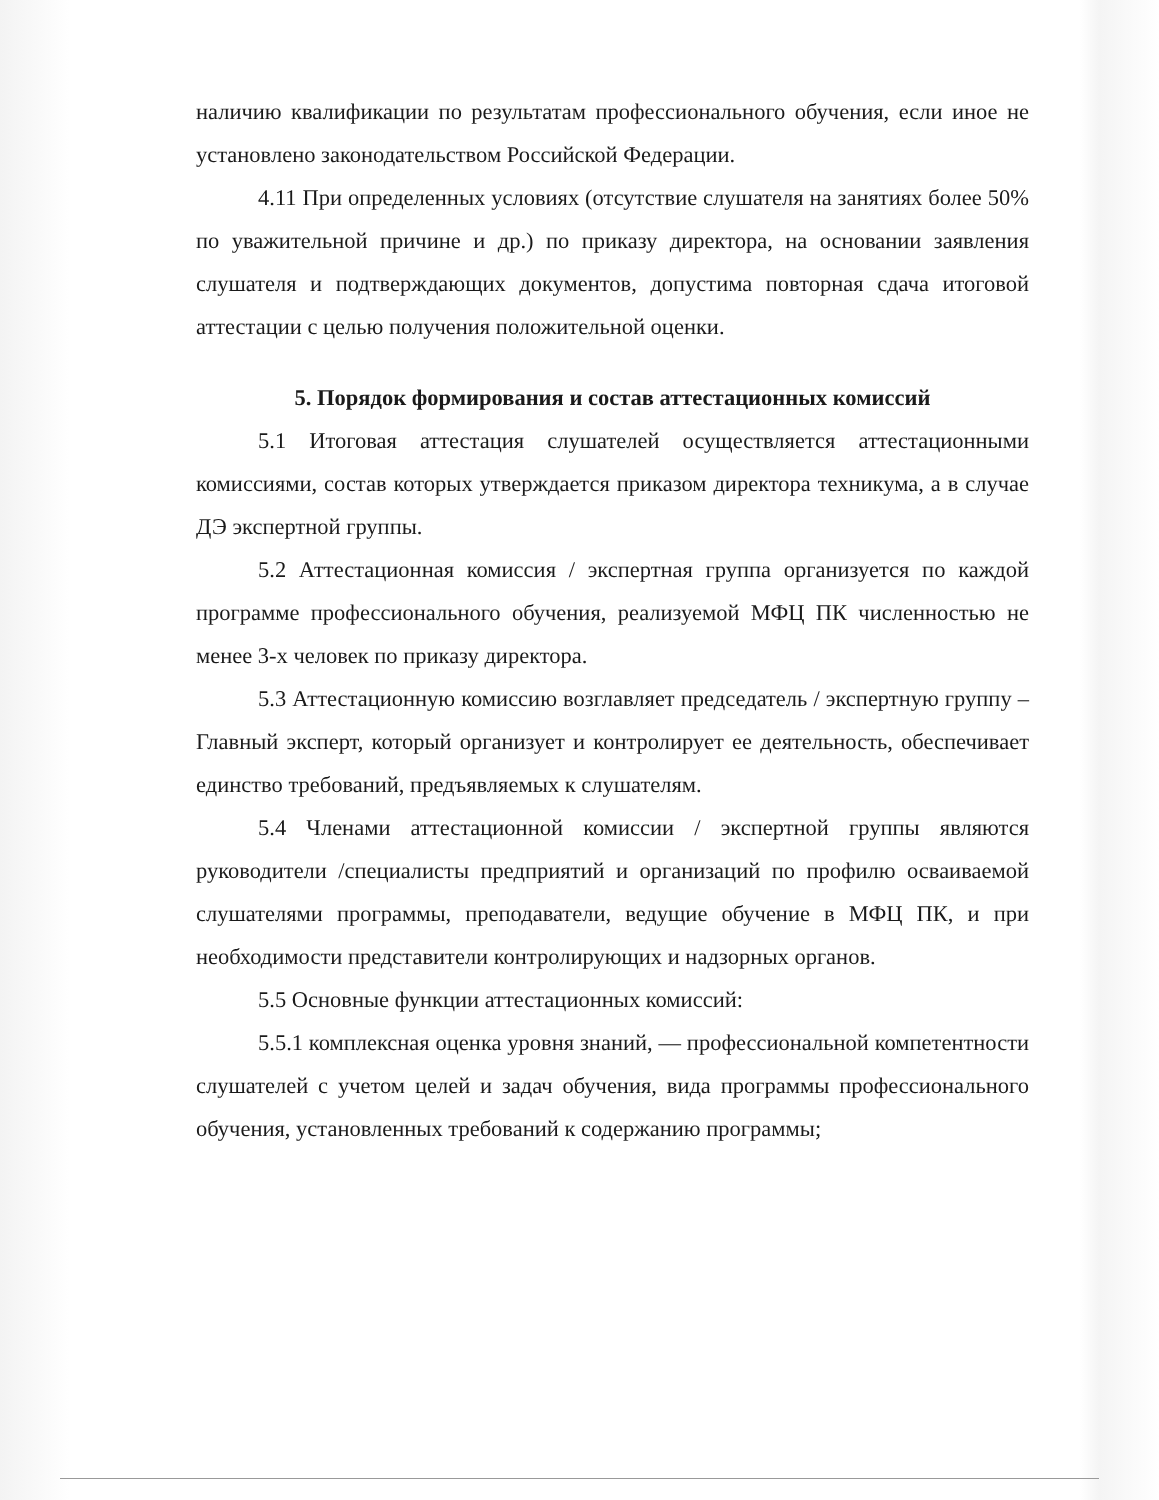наличию квалификации по результатам профессионального обучения, если иное не установлено законодательством Российской Федерации.
4.11 При определенных условиях (отсутствие слушателя на занятиях более 50% по уважительной причине и др.) по приказу директора, на основании заявления слушателя и подтверждающих документов, допустима повторная сдача итоговой аттестации с целью получения положительной оценки.
5. Порядок формирования и состав аттестационных комиссий
5.1 Итоговая аттестация слушателей осуществляется аттестационными комиссиями, состав которых утверждается приказом директора техникума, а в случае ДЭ экспертной группы.
5.2 Аттестационная комиссия / экспертная группа организуется по каждой программе профессионального обучения, реализуемой МФЦ ПК численностью не менее 3-х человек по приказу директора.
5.3 Аттестационную комиссию возглавляет председатель / экспертную группу – Главный эксперт, который организует и контролирует ее деятельность, обеспечивает единство требований, предъявляемых к слушателям.
5.4 Членами аттестационной комиссии / экспертной группы являются руководители /специалисты предприятий и организаций по профилю осваиваемой слушателями программы, преподаватели, ведущие обучение в МФЦ ПК, и при необходимости представители контролирующих и надзорных органов.
5.5 Основные функции аттестационных комиссий:
5.5.1 комплексная оценка уровня знаний, — профессиональной компетентности слушателей с учетом целей и задач обучения, вида программы профессионального обучения, установленных требований к содержанию программы;